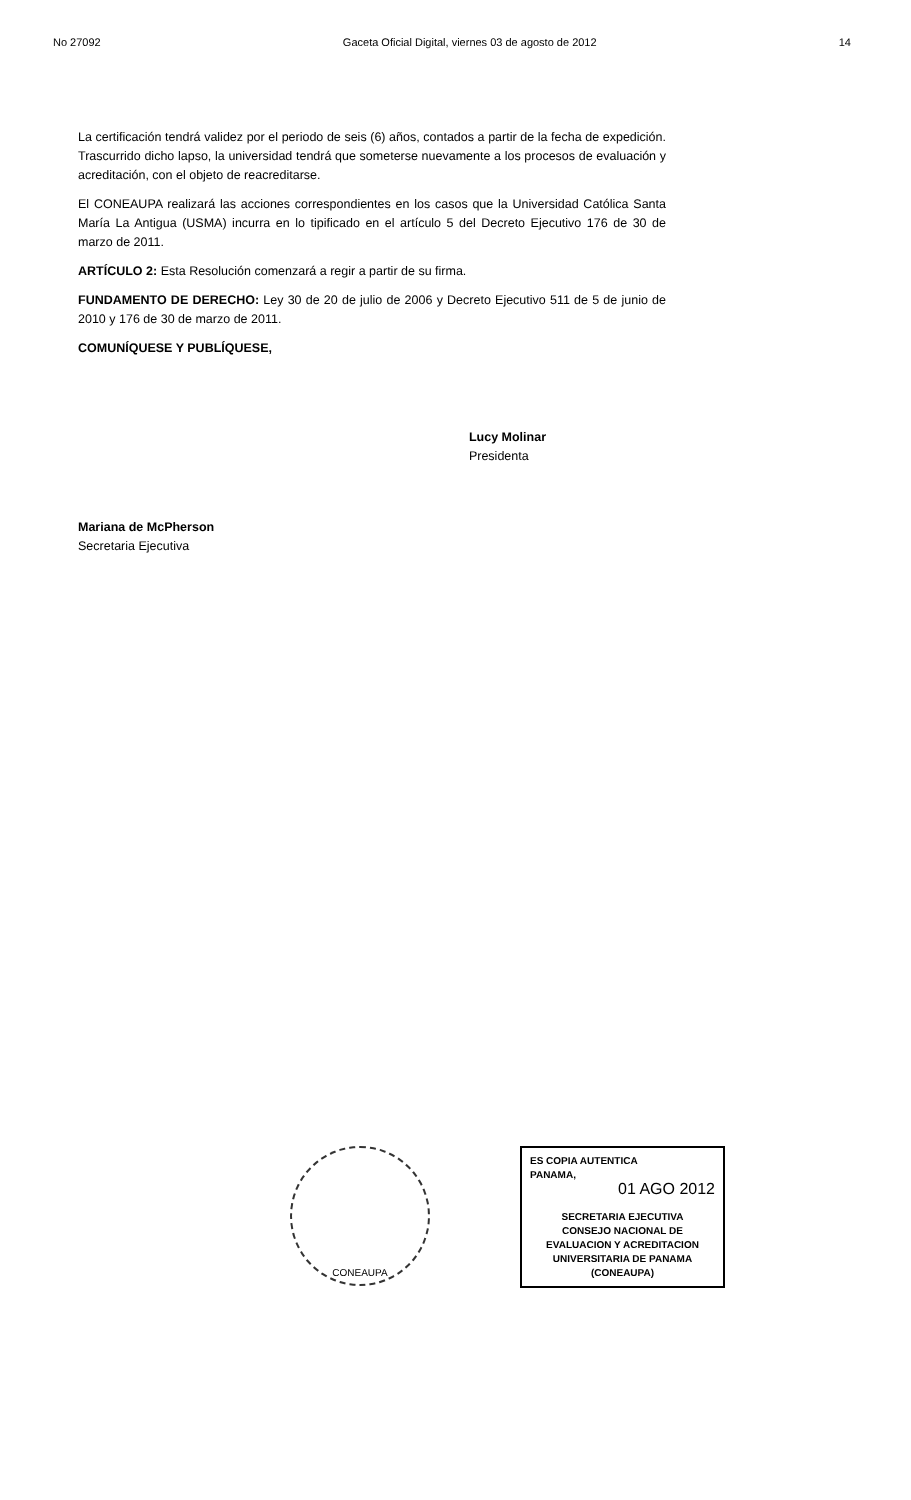No 27092 Gaceta Oficial Digital, viernes 03 de agosto de 2012 14
La certificación tendrá validez por el periodo de seis (6) años, contados a partir de la fecha de expedición. Trascurrido dicho lapso, la universidad tendrá que someterse nuevamente a los procesos de evaluación y acreditación, con el objeto de reacreditarse.
El CONEAUPA realizará las acciones correspondientes en los casos que la Universidad Católica Santa María La Antigua (USMA) incurra en lo tipificado en el artículo 5 del Decreto Ejecutivo 176 de 30 de marzo de 2011.
ARTÍCULO 2: Esta Resolución comenzará a regir a partir de su firma.
FUNDAMENTO DE DERECHO: Ley 30 de 20 de julio de 2006 y Decreto Ejecutivo 511 de 5 de junio de 2010 y 176 de 30 de marzo de 2011.
COMUNÍQUESE Y PUBLÍQUESE,
Mariana de McPherson
Secretaria Ejecutiva
Lucy Molinar
Presidenta
CONEAUPA
ES COPIA AUTENTICA
PANAMA,
01 AGO 2012
SECRETARIA EJECUTIVA
CONSEJO NACIONAL DE
EVALUACION Y ACREDITACION
UNIVERSITARIA DE PANAMA
(CONEAUPA)